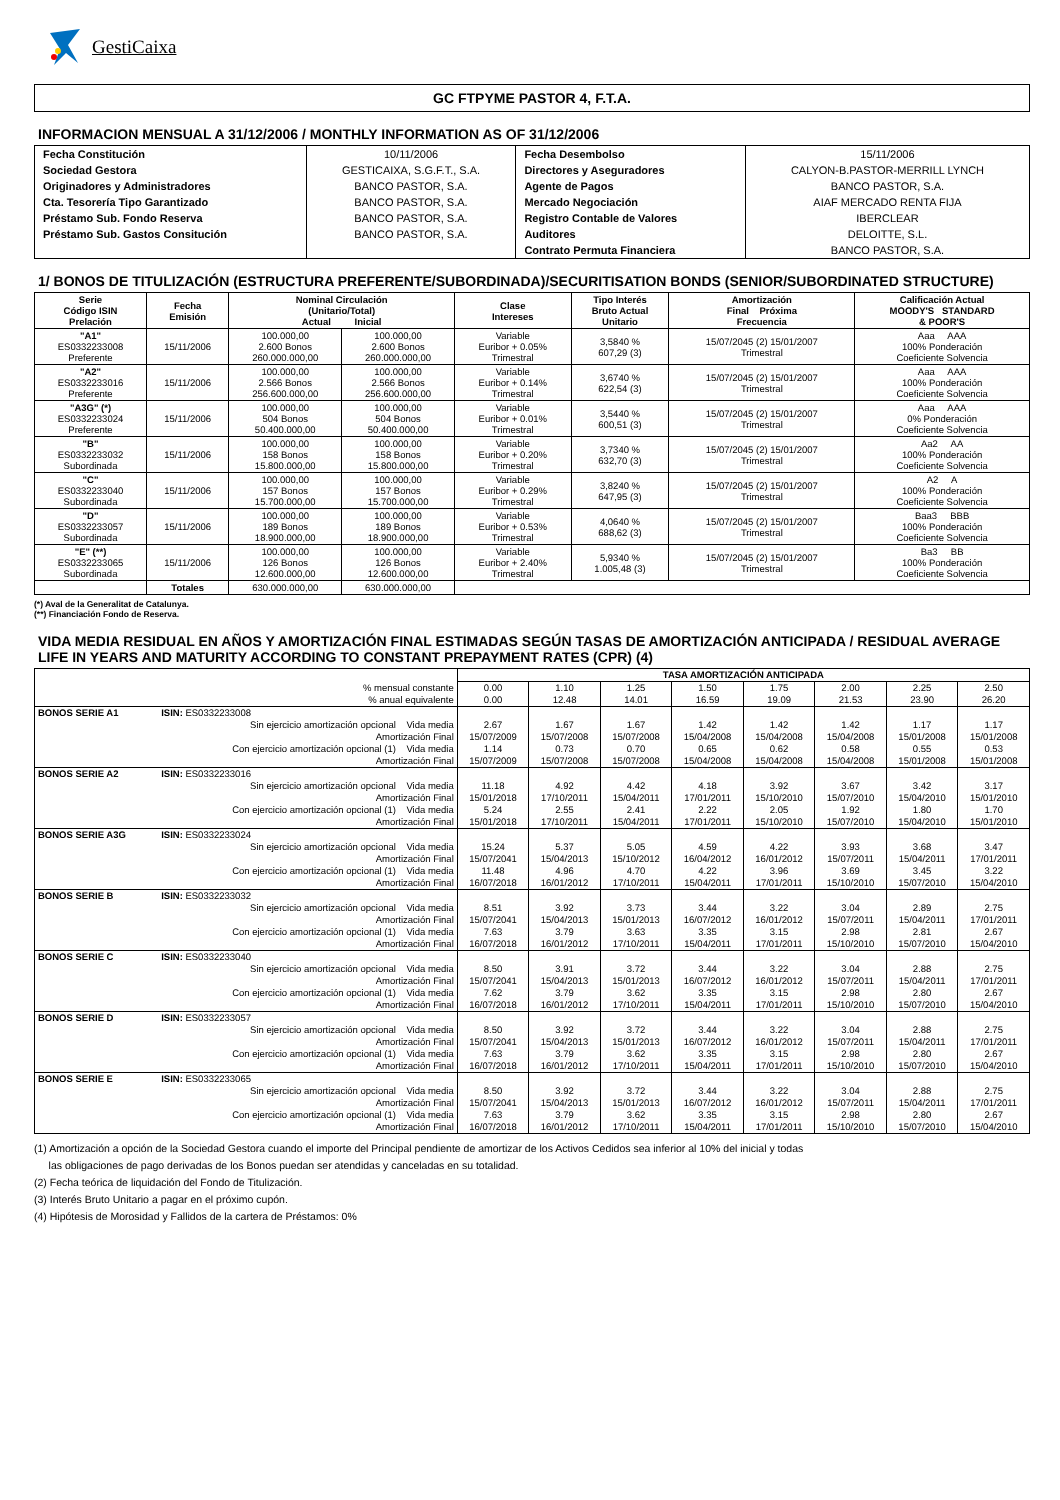GestiCaixa
GC FTPYME PASTOR 4, F.T.A.
INFORMACION MENSUAL A 31/12/2006 / MONTHLY INFORMATION AS OF 31/12/2006
| Fecha Constitución | 10/11/2006 | Fecha Desembolso | 15/11/2006 |
| Sociedad Gestora | GESTICAIXA, S.G.F.T., S.A. | Directores y Aseguradores | CALYON-B.PASTOR-MERRILL LYNCH |
| Originadores y Administradores | BANCO PASTOR, S.A. | Agente de Pagos | BANCO PASTOR, S.A. |
| Cta. Tesorería Tipo Garantizado | BANCO PASTOR, S.A. | Mercado Negociación | AIAF MERCADO RENTA FIJA |
| Préstamo Sub. Fondo Reserva | BANCO PASTOR, S.A. | Registro Contable de Valores | IBERCLEAR |
| Préstamo Sub. Gastos Consitución | BANCO PASTOR, S.A. | Auditores | DELOITTE, S.L. |
| | | Contrato Permuta Financiera | BANCO PASTOR, S.A. |
1/ BONOS DE TITULIZACIÓN (ESTRUCTURA PREFERENTE/SUBORDINADA)/SECURITISATION BONDS (SENIOR/SUBORDINATED STRUCTURE)
| Serie Código ISIN Prelación | Fecha Emisión | Nominal Circulación (Unitario/Total) Actual Inicial | | Clase Intereses | Tipo Interés Bruto Actual Unitario | Amortización Final Próxima Frecuencia | Calificación Actual MOODY'S STANDARD & POOR'S |
| --- | --- | --- | --- | --- | --- | --- | --- |
| "A1" ES0332233008 Preferente | 15/11/2006 | 100.000,00 2.600 Bonos 260.000.000,00 | 100.000,00 2.600 Bonos 260.000.000,00 | Variable Euribor + 0.05% Trimestral | 3,5840 % 607,29 (3) | 15/07/2045 (2) 15/01/2007 Trimestral | Aaa AAA 100% Ponderación Coeficiente Solvencia |
| "A2" ES0332233016 Preferente | 15/11/2006 | 100.000,00 2.566 Bonos 256.600.000,00 | 100.000,00 2.566 Bonos 256.600.000,00 | Variable Euribor + 0.14% Trimestral | 3,6740 % 622,54 (3) | 15/07/2045 (2) 15/01/2007 Trimestral | Aaa AAA 100% Ponderación Coeficiente Solvencia |
| "A3G" (*) ES0332233024 Preferente | 15/11/2006 | 100.000,00 504 Bonos 50.400.000,00 | 100.000,00 504 Bonos 50.400.000,00 | Variable Euribor + 0.01% Trimestral | 3,5440 % 600,51 (3) | 15/07/2045 (2) 15/01/2007 Trimestral | Aaa AAA 0% Ponderación Coeficiente Solvencia |
| "B" ES0332233032 Subordinada | 15/11/2006 | 100.000,00 158 Bonos 15.800.000,00 | 100.000,00 158 Bonos 15.800.000,00 | Variable Euribor + 0.20% Trimestral | 3,7340 % 632,70 (3) | 15/07/2045 (2) 15/01/2007 Trimestral | Aa2 AA 100% Ponderación Coeficiente Solvencia |
| "C" ES0332233040 Subordinada | 15/11/2006 | 100.000,00 157 Bonos 15.700.000,00 | 100.000,00 157 Bonos 15.700.000,00 | Variable Euribor + 0.29% Trimestral | 3,8240 % 647,95 (3) | 15/07/2045 (2) 15/01/2007 Trimestral | A2 A 100% Ponderación Coeficiente Solvencia |
| "D" ES0332233057 Subordinada | 15/11/2006 | 100.000,00 189 Bonos 18.900.000,00 | 100.000,00 189 Bonos 18.900.000,00 | Variable Euribor + 0.53% Trimestral | 4,0640 % 688,62 (3) | 15/07/2045 (2) 15/01/2007 Trimestral | Baa3 BBB 100% Ponderación Coeficiente Solvencia |
| "E" (**) ES0332233065 Subordinada | 15/11/2006 | 100.000,00 126 Bonos 12.600.000,00 | 100.000,00 126 Bonos 12.600.000,00 | Variable Euribor + 2.40% Trimestral | 5,9340 % 1.005,48 (3) | 15/07/2045 (2) 15/01/2007 Trimestral | Ba3 BB 100% Ponderación Coeficiente Solvencia |
| | Totales | 630.000.000,00 | 630.000.000,00 | | | | |
(*) Aval de la Generalitat de Catalunya.
(**) Financiación Fondo de Reserva.
VIDA MEDIA RESIDUAL EN AÑOS Y AMORTIZACIÓN FINAL ESTIMADAS SEGÚN TASAS DE AMORTIZACIÓN ANTICIPADA / RESIDUAL AVERAGE LIFE IN YEARS AND MATURITY ACCORDING TO CONSTANT PREPAYMENT RATES (CPR) (4)
| | | TASA AMORTIZACIÓN ANTICIPADA | | | | | | | |
| | % mensual constante | 0.00 | 1.10 | 1.25 | 1.50 | 1.75 | 2.00 | 2.25 | 2.50 |
| | % anual equivalente | 0.00 | 12.48 | 14.01 | 16.59 | 19.09 | 21.53 | 23.90 | 26.20 |
| BONOS SERIE A1 | ISIN: ES0332233008 | | | | | | | | |
| | Sin ejercicio amortización opcional Vida media | 2.67 | 1.67 | 1.67 | 1.42 | 1.42 | 1.42 | 1.17 | 1.17 |
| | Amortización Final | 15/07/2009 | 15/07/2008 | 15/07/2008 | 15/04/2008 | 15/04/2008 | 15/04/2008 | 15/01/2008 | 15/01/2008 |
| | Con ejercicio amortización opcional (1) Vida media | 1.14 | 0.73 | 0.70 | 0.65 | 0.62 | 0.58 | 0.55 | 0.53 |
| | Amortización Final | 15/07/2009 | 15/07/2008 | 15/07/2008 | 15/04/2008 | 15/04/2008 | 15/04/2008 | 15/01/2008 | 15/01/2008 |
| BONOS SERIE A2 | ISIN: ES0332233016 | | | | | | | | |
| | Sin ejercicio amortización opcional Vida media | 11.18 | 4.92 | 4.42 | 4.18 | 3.92 | 3.67 | 3.42 | 3.17 |
| | Amortización Final | 15/01/2018 | 17/10/2011 | 15/04/2011 | 17/01/2011 | 15/10/2010 | 15/07/2010 | 15/04/2010 | 15/01/2010 |
| | Con ejercicio amortización opcional (1) Vida media | 5.24 | 2.55 | 2.41 | 2.22 | 2.05 | 1.92 | 1.80 | 1.70 |
| | Amortización Final | 15/01/2018 | 17/10/2011 | 15/04/2011 | 17/01/2011 | 15/10/2010 | 15/07/2010 | 15/04/2010 | 15/01/2010 |
| BONOS SERIE A3G | ISIN: ES0332233024 | | | | | | | | |
| | Sin ejercicio amortización opcional Vida media | 15.24 | 5.37 | 5.05 | 4.59 | 4.22 | 3.93 | 3.68 | 3.47 |
| | Amortización Final | 15/07/2041 | 15/04/2013 | 15/10/2012 | 16/04/2012 | 16/01/2012 | 15/07/2011 | 15/04/2011 | 17/01/2011 |
| | Con ejercicio amortización opcional (1) Vida media | 11.48 | 4.96 | 4.70 | 4.22 | 3.96 | 3.69 | 3.45 | 3.22 |
| | Amortización Final | 16/07/2018 | 16/01/2012 | 17/10/2011 | 15/04/2011 | 17/01/2011 | 15/10/2010 | 15/07/2010 | 15/04/2010 |
| BONOS SERIE B | ISIN: ES0332233032 | | | | | | | | |
| | Sin ejercicio amortización opcional Vida media | 8.51 | 3.92 | 3.73 | 3.44 | 3.22 | 3.04 | 2.89 | 2.75 |
| | Amortización Final | 15/07/2041 | 15/04/2013 | 15/01/2013 | 16/07/2012 | 16/01/2012 | 15/07/2011 | 15/04/2011 | 17/01/2011 |
| | Con ejercicio amortización opcional (1) Vida media | 7.63 | 3.79 | 3.63 | 3.35 | 3.15 | 2.98 | 2.81 | 2.67 |
| | Amortización Final | 16/07/2018 | 16/01/2012 | 17/10/2011 | 15/04/2011 | 17/01/2011 | 15/10/2010 | 15/07/2010 | 15/04/2010 |
| BONOS SERIE C | ISIN: ES0332233040 | | | | | | | | |
| | Sin ejercicio amortización opcional Vida media | 8.50 | 3.91 | 3.72 | 3.44 | 3.22 | 3.04 | 2.88 | 2.75 |
| | Amortización Final | 15/07/2041 | 15/04/2013 | 15/01/2013 | 16/07/2012 | 16/01/2012 | 15/07/2011 | 15/04/2011 | 17/01/2011 |
| | Con ejercicio amortización opcional (1) Vida media | 7.62 | 3.79 | 3.62 | 3.35 | 3.15 | 2.98 | 2.80 | 2.67 |
| | Amortización Final | 16/07/2018 | 16/01/2012 | 17/10/2011 | 15/04/2011 | 17/01/2011 | 15/10/2010 | 15/07/2010 | 15/04/2010 |
| BONOS SERIE D | ISIN: ES0332233057 | | | | | | | | |
| | Sin ejercicio amortización opcional Vida media | 8.50 | 3.92 | 3.72 | 3.44 | 3.22 | 3.04 | 2.88 | 2.75 |
| | Amortización Final | 15/07/2041 | 15/04/2013 | 15/01/2013 | 16/07/2012 | 16/01/2012 | 15/07/2011 | 15/04/2011 | 17/01/2011 |
| | Con ejercicio amortización opcional (1) Vida media | 7.63 | 3.79 | 3.62 | 3.35 | 3.15 | 2.98 | 2.80 | 2.67 |
| | Amortización Final | 16/07/2018 | 16/01/2012 | 17/10/2011 | 15/04/2011 | 17/01/2011 | 15/10/2010 | 15/07/2010 | 15/04/2010 |
| BONOS SERIE E | ISIN: ES0332233065 | | | | | | | | |
| | Sin ejercicio amortización opcional Vida media | 8.50 | 3.92 | 3.72 | 3.44 | 3.22 | 3.04 | 2.88 | 2.75 |
| | Amortización Final | 15/07/2041 | 15/04/2013 | 15/01/2013 | 16/07/2012 | 16/01/2012 | 15/07/2011 | 15/04/2011 | 17/01/2011 |
| | Con ejercicio amortización opcional (1) Vida media | 7.63 | 3.79 | 3.62 | 3.35 | 3.15 | 2.98 | 2.80 | 2.67 |
| | Amortización Final | 16/07/2018 | 16/01/2012 | 17/10/2011 | 15/04/2011 | 17/01/2011 | 15/10/2010 | 15/07/2010 | 15/04/2010 |
(1) Amortización a opción de la Sociedad Gestora cuando el importe del Principal pendiente de amortizar de los Activos Cedidos sea inferior al 10% del inicial y todas
las obligaciones de pago derivadas de los Bonos puedan ser atendidas y canceladas en su totalidad.
(2) Fecha teórica de liquidación del Fondo de Titulización.
(3) Interés Bruto Unitario a pagar en el próximo cupón.
(4) Hipótesis de Morosidad y Fallidos de la cartera de Préstamos: 0%